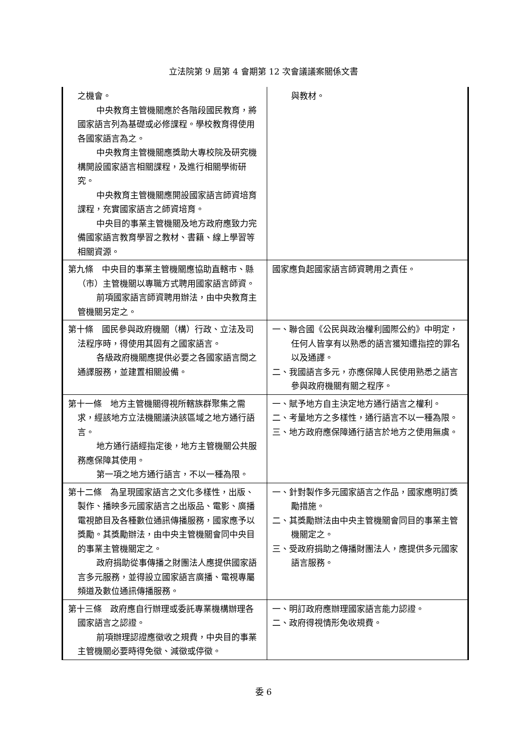立法院第 9 屆第 4 會期第 12 次會議議案關係文書
| 之機會。 中央教育主管機關應於各階段國民教育，將國家語言列為基礎或必修課程。學校教育得使用各國家語言為之。 中央教育主管機關應獎助大專校院及研究機構開設國家語言相關課程，及進行相關學術研究。 中央教育主管機關應開設國家語言師資培育課程，充實國家語言之師資培育。 中央目的事業主管機關及地方政府應致力完備國家語言教育學習之教材、書籍、線上學習等相關資源。 | 與教材。 |
| 第九條 中央目的事業主管機關應協助直轄市、縣（市）主管機關以專職方式聘用國家語言師資。 前項國家語言師資聘用辦法，由中央教育主管機關另定之。 | 國家應負起國家語言師資聘用之責任。 |
| 第十條 國民參與政府機關（構）行政、立法及司法程序時，得使用其固有之國家語言。 各級政府機關應提供必要之各國家語言間之通譯服務，並建置相關設備。 | 一、聯合國《公民與政治權利國際公約》中明定，任何人皆享有以熟悉的語言獲知遭指控的罪名以及通譯。 二、我國語言多元，亦應保障人民使用熟悉之語言參與政府機關有關之程序。 |
| 第十一條 地方主管機關得視所轄族群聚集之需求，經該地方立法機關議決該區域之地方通行語言。 地方通行語經指定後，地方主管機關公共服務應保障其使用。 第一項之地方通行語言，不以一種為限。 | 一、賦予地方自主決定地方通行語言之權利。 二、考量地方之多樣性，通行語言不以一種為限。 三、地方政府應保障通行語言於地方之使用無虞。 |
| 第十二條 為呈現國家語言之文化多樣性，出版、製作、播映多元國家語言之出版品、電影、廣播電視節目及各種數位通訊傳播服務，國家應予以獎勵。其獎勵辦法，由中央主管機關會同中央目的事業主管機關定之。 政府捐助從事傳播之財團法人應提供國家語言多元服務，並得設立國家語言廣播、電視專屬頻道及數位通訊傳播服務。 | 一、針對製作多元國家語言之作品，國家應明訂獎勵措施。 二、其獎勵辦法由中央主管機關會同目的事業主管機關定之。 三、受政府捐助之傳播財團法人，應提供多元國家語言服務。 |
| 第十三條 政府應自行辦理或委託專業機構辦理各國家語言之認證。 前項辦理認證應徵收之規費，中央目的事業主管機關必要時得免徵、減徵或停徵。 | 一、明訂政府應辦理國家語言能力認證。 二、政府得視情形免收規費。 |
委 6